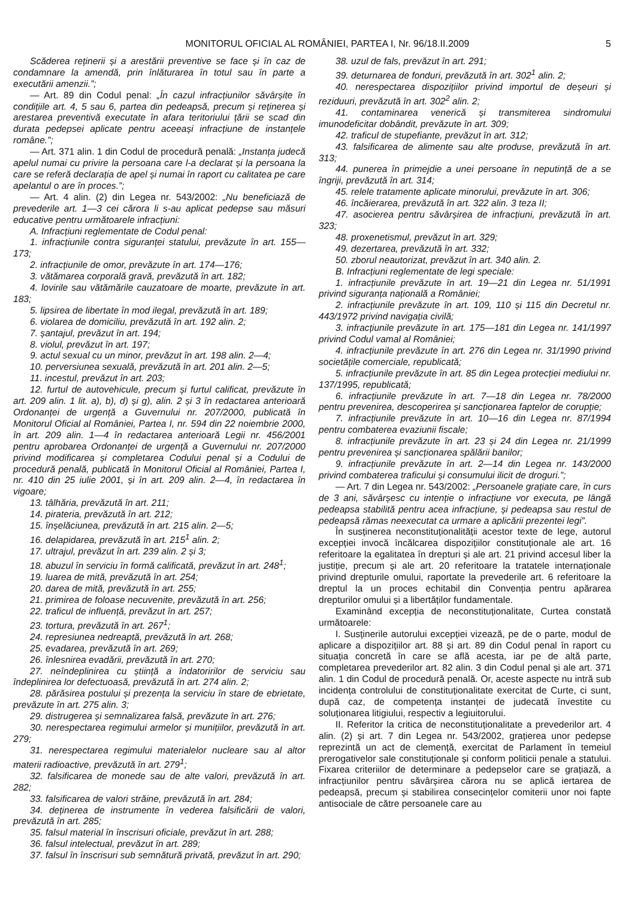MONITORUL OFICIAL AL ROMÂNIEI, PARTEA I, Nr. 96/18.II.2009
5
Scăderea reținerii și a arestării preventive se face și în caz de condamnare la amendă, prin înlăturarea în totul sau în parte a executării amenzii.”;
— Art. 89 din Codul penal: „În cazul infracțiunilor săvârșite în condițiile art. 4, 5 sau 6, partea din pedeapsă, precum și reținerea și arestarea preventivă executate în afara teritoriului țării se scad din durata pedepsei aplicate pentru aceeași infracțiune de instanțele române.”;
— Art. 371 alin. 1 din Codul de procedură penală: „Instanța judecă apelul numai cu privire la persoana care l-a declarat și la persoana la care se referă declarația de apel și numai în raport cu calitatea pe care apelantul o are în proces.”;
— Art. 4 alin. (2) din Legea nr. 543/2002: „Nu beneficiază de prevederile art. 1—3 cei cărora li s-au aplicat pedepse sau măsuri educative pentru următoarele infracțiuni:
A. Infracțiuni reglementate de Codul penal:
1. infracțiunile contra siguranței statului, prevăzute în art. 155—173;
2. infracțiunile de omor, prevăzute în art. 174—176;
3. vătămarea corporală gravă, prevăzută în art. 182;
4. lovirile sau vătămările cauzatoare de moarte, prevăzute în art. 183;
5. lipsirea de libertate în mod ilegal, prevăzută în art. 189;
6. violarea de domiciliu, prevăzută în art. 192 alin. 2;
7. șantajul, prevăzut în art. 194;
8. violul, prevăzut în art. 197;
9. actul sexual cu un minor, prevăzut în art. 198 alin. 2—4;
10. perversiunea sexuală, prevăzută în art. 201 alin. 2—5;
11. incestul, prevăzut în art. 203;
12. furtul de autovehicule, precum și furtul calificat, prevăzute în art. 209 alin. 1 lit. a), b), d) și g), alin. 2 și 3 în redactarea anterioară Ordonanței de urgență a Guvernului nr. 207/2000, publicată în Monitorul Oficial al României, Partea I, nr. 594 din 22 noiembrie 2000, în art. 209 alin. 1—4 în redactarea anterioară Legii nr. 456/2001 pentru aprobarea Ordonanței de urgență a Guvernului nr. 207/2000 privind modificarea și completarea Codului penal și a Codului de procedură penală, publicată în Monitorul Oficial al României, Partea I, nr. 410 din 25 iulie 2001, și în art. 209 alin. 2—4, în redactarea în vigoare;
13. tâlhăria, prevăzută în art. 211;
14. pirateria, prevăzută în art. 212;
15. înșelăciunea, prevăzută în art. 215 alin. 2—5;
16. delapidarea, prevăzută în art. 215<sup>1</sup> alin. 2;
17. ultrajul, prevăzut în art. 239 alin. 2 și 3;
18. abuzul în serviciu în formă calificată, prevăzut în art. 248<sup>1</sup>;
19. luarea de mită, prevăzută în art. 254;
20. darea de mită, prevăzută în art. 255;
21. primirea de foloase necuvenite, prevăzută în art. 256;
22. traficul de influență, prevăzut în art. 257;
23. tortura, prevăzută în art. 267<sup>1</sup>;
24. represiunea nedreaptă, prevăzută în art. 268;
25. evadarea, prevăzută în art. 269;
26. înlesnirea evadării, prevăzută în art. 270;
27. neîndeplinirea cu știință a îndatoririlor de serviciu sau îndeplinirea lor defectuoasă, prevăzută în art. 274 alin. 2;
28. părăsirea postului și prezența la serviciu în stare de ebrietate, prevăzute în art. 275 alin. 3;
29. distrugerea și semnalizarea falsă, prevăzute în art. 276;
30. nerespectarea regimului armelor și munițiilor, prevăzută în art. 279;
31. nerespectarea regimului materialelor nucleare sau al altor materii radioactive, prevăzută în art. 279<sup>1</sup>;
32. falsificarea de monede sau de alte valori, prevăzută în art. 282;
33. falsificarea de valori străine, prevăzută în art. 284;
34. deținerea de instrumente în vederea falsificării de valori, prevăzută în art. 285;
35. falsul material în înscrisuri oficiale, prevăzut în art. 288;
36. falsul intelectual, prevăzut în art. 289;
37. falsul în înscrisuri sub semnătură privată, prevăzut în art. 290;
38. uzul de fals, prevăzut în art. 291;
39. deturnarea de fonduri, prevăzută în art. 302<sup>1</sup> alin. 2;
40. nerespectarea dispozițiilor privind importul de deșeuri și reziduuri, prevăzută în art. 302<sup>2</sup> alin. 2;
41. contaminarea venerică și transmiterea sindromului imunodeficitar dobândit, prevăzute în art. 309;
42. traficul de stupefiante, prevăzut în art. 312;
43. falsificarea de alimente sau alte produse, prevăzută în art. 313;
44. punerea în primejdie a unei persoane în neputință de a se îngriji, prevăzută în art. 314;
45. relele tratamente aplicate minorului, prevăzute în art. 306;
46. încăierarea, prevăzută în art. 322 alin. 3 teza II;
47. asocierea pentru săvârșirea de infracțiuni, prevăzută în art. 323;
48. proxenetismul, prevăzut în art. 329;
49. dezertarea, prevăzută în art. 332;
50. zborul neautorizat, prevăzut în art. 340 alin. 2.
B. Infracțiuni reglementate de legi speciale:
1. infracțiunile prevăzute în art. 19—21 din Legea nr. 51/1991 privind siguranța națională a României;
2. infracțiunile prevăzute în art. 109, 110 și 115 din Decretul nr. 443/1972 privind navigația civilă;
3. infracțiunile prevăzute în art. 175—181 din Legea nr. 141/1997 privind Codul vamal al României;
4. infracțiunile prevăzute în art. 276 din Legea nr. 31/1990 privind societățile comerciale, republicată;
5. infracțiunile prevăzute în art. 85 din Legea protecției mediului nr. 137/1995, republicată;
6. infracțiunile prevăzute în art. 7—18 din Legea nr. 78/2000 pentru prevenirea, descoperirea și sancționarea faptelor de corupție;
7. infracțiunile prevăzute în art. 10—16 din Legea nr. 87/1994 pentru combaterea evaziunii fiscale;
8. infracțiunile prevăzute în art. 23 și 24 din Legea nr. 21/1999 pentru prevenirea și sancționarea spălării banilor;
9. infracțiunile prevăzute în art. 2—14 din Legea nr. 143/2000 privind combaterea traficului și consumului ilicit de droguri.”;
— Art. 7 din Legea nr. 543/2002: „Persoanele grațiate care, în curs de 3 ani, săvârșesc cu intenție o infracțiune vor executa, pe lângă pedeapsa stabilită pentru acea infracțiune, și pedeapsa sau restul de pedeapsă rămas neexecutat ca urmare a aplicării prezentei legi”.
În susținerea neconstituționalității acestor texte de lege, autorul excepției invocă încălcarea dispozițiilor constituționale ale art. 16 referitoare la egalitatea în drepturi și ale art. 21 privind accesul liber la justiție, precum și ale art. 20 referitoare la tratatele internaționale privind drepturile omului, raportate la prevederile art. 6 referitoare la dreptul la un proces echitabil din Convenția pentru apărarea drepturilor omului și a libertăților fundamentale.
Examinând excepția de neconstituționalitate, Curtea constată următoarele:
I. Susținerile autorului excepției vizează, pe de o parte, modul de aplicare a dispozițiilor art. 88 și art. 89 din Codul penal în raport cu situația concretă în care se află acesta, iar pe de altă parte, completarea prevederilor art. 82 alin. 3 din Codul penal și ale art. 371 alin. 1 din Codul de procedură penală. Or, aceste aspecte nu intră sub incidența controlului de constituționalitate exercitat de Curte, ci sunt, după caz, de competența instanței de judecată învestite cu soluționarea litigiului, respectiv a legiuitorului.
II. Referitor la critica de neconstituționalitate a prevederilor art. 4 alin. (2) și art. 7 din Legea nr. 543/2002, grațierea unor pedepse reprezintă un act de clemență, exercitat de Parlament în temeiul prerogativelor sale constituționale și conform politicii penale a statului. Fixarea criteriilor de determinare a pedepselor care se grațiază, a infracțiunilor pentru săvârșirea cărora nu se aplică iertarea de pedeapsă, precum și stabilirea consecințelor comiterii unor noi fapte antisociale de către persoanele care au